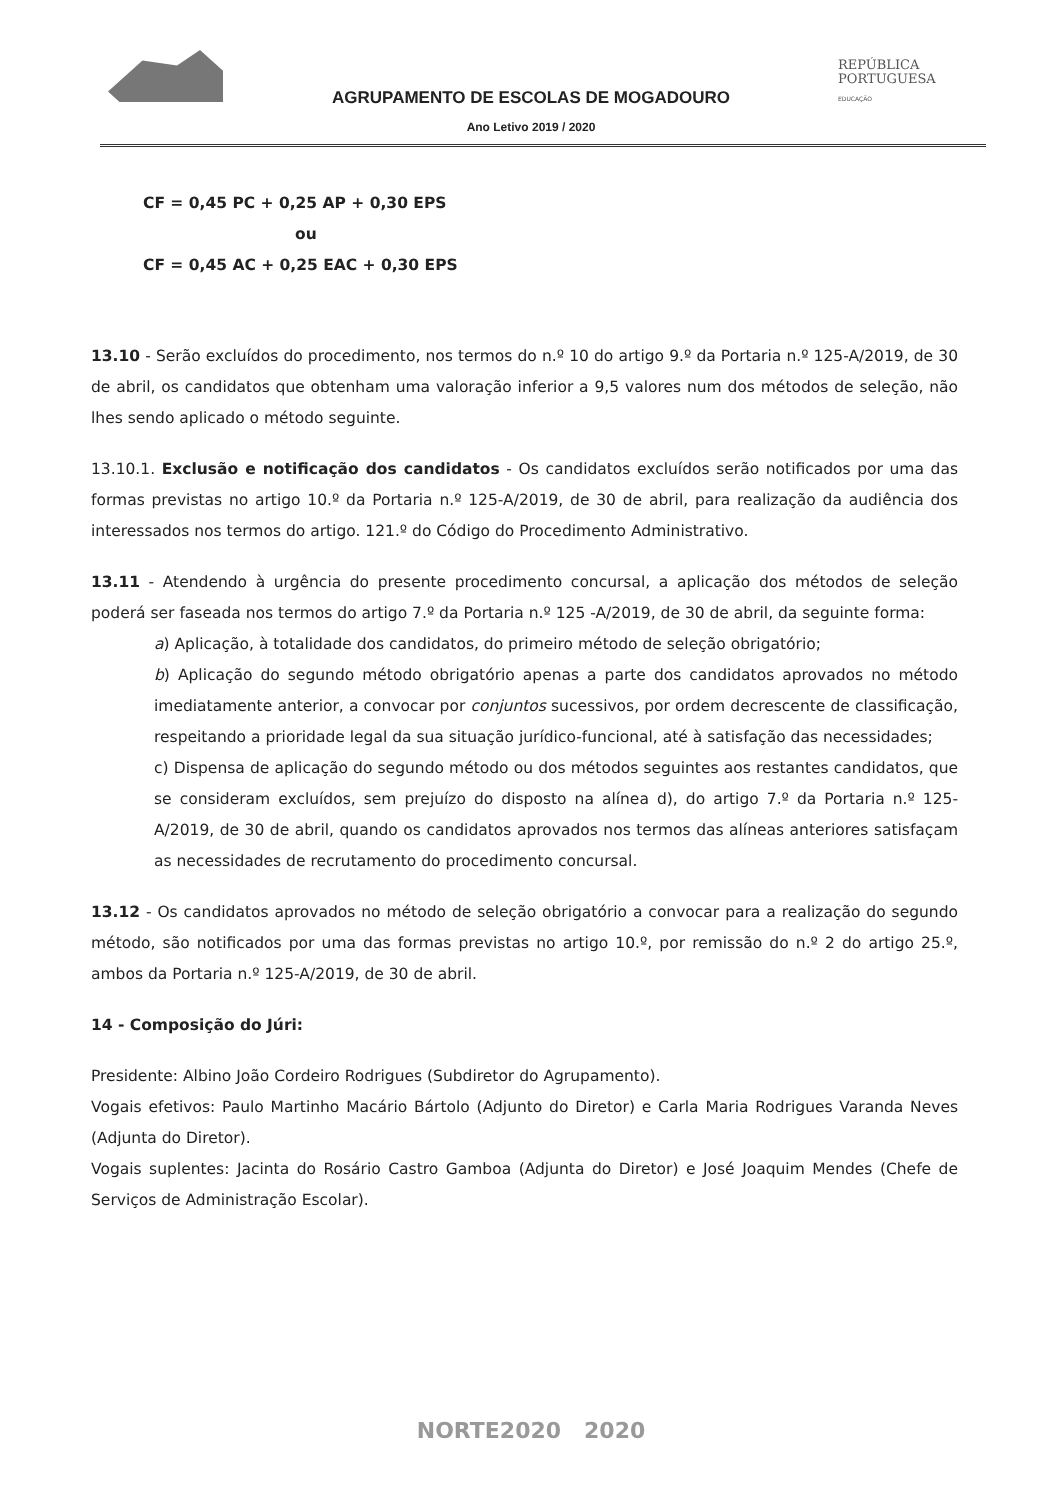REPÚBLICA
PORTUGUESA
EDUCAÇÃO
AGRUPAMENTO DE ESCOLAS DE MOGADOURO
Ano Letivo 2019 / 2020
CF = 0,45 PC + 0,25 AP + 0,30 EPS
ou
CF = 0,45 AC + 0,25 EAC + 0,30 EPS
13.10 - Serão excluídos do procedimento, nos termos do n.º 10 do artigo 9.º da Portaria n.º 125-A/2019, de 30 de abril, os candidatos que obtenham uma valoração inferior a 9,5 valores num dos métodos de seleção, não lhes sendo aplicado o método seguinte.
13.10.1. Exclusão e notificação dos candidatos - Os candidatos excluídos serão notificados por uma das formas previstas no artigo 10.º da Portaria n.º 125-A/2019, de 30 de abril, para realização da audiência dos interessados nos termos do artigo. 121.º do Código do Procedimento Administrativo.
13.11 - Atendendo à urgência do presente procedimento concursal, a aplicação dos métodos de seleção poderá ser faseada nos termos do artigo 7.º da Portaria n.º 125 -A/2019, de 30 de abril, da seguinte forma:
a) Aplicação, à totalidade dos candidatos, do primeiro método de seleção obrigatório;
b) Aplicação do segundo método obrigatório apenas a parte dos candidatos aprovados no método imediatamente anterior, a convocar por conjuntos sucessivos, por ordem decrescente de classificação, respeitando a prioridade legal da sua situação jurídico-funcional, até à satisfação das necessidades;
c) Dispensa de aplicação do segundo método ou dos métodos seguintes aos restantes candidatos, que se consideram excluídos, sem prejuízo do disposto na alínea d), do artigo 7.º da Portaria n.º 125-A/2019, de 30 de abril, quando os candidatos aprovados nos termos das alíneas anteriores satisfaçam as necessidades de recrutamento do procedimento concursal.
13.12 - Os candidatos aprovados no método de seleção obrigatório a convocar para a realização do segundo método, são notificados por uma das formas previstas no artigo 10.º, por remissão do n.º 2 do artigo 25.º, ambos da Portaria n.º 125-A/2019, de 30 de abril.
14 - Composição do Júri:
Presidente: Albino João Cordeiro Rodrigues (Subdiretor do Agrupamento).
Vogais efetivos: Paulo Martinho Macário Bártolo (Adjunto do Diretor) e Carla Maria Rodrigues Varanda Neves (Adjunta do Diretor).
Vogais suplentes: Jacinta do Rosário Castro Gamboa (Adjunta do Diretor) e José Joaquim Mendes (Chefe de Serviços de Administração Escolar).
NORTE2020 2020